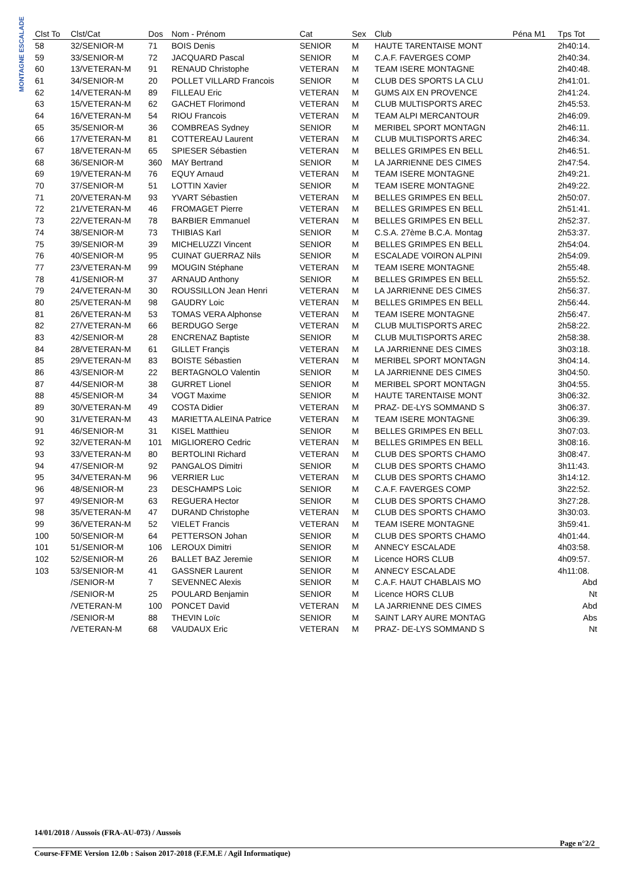MONTAGNE ESCALADE
| Clst To | Clst/Cat | Dos | Nom - Prénom | Cat | Sex | Club | Péna M1 | Tps Tot |
| --- | --- | --- | --- | --- | --- | --- | --- | --- |
| 58 | 32/SENIOR-M | 71 | BOIS Denis | SENIOR | M | HAUTE TARENTAISE MONT | | 2h40:14. |
| 59 | 33/SENIOR-M | 72 | JACQUARD Pascal | SENIOR | M | C.A.F. FAVERGES COMP | | 2h40:34. |
| 60 | 13/VETERAN-M | 91 | RENAUD Christophe | VETERAN | M | TEAM ISERE MONTAGNE | | 2h40:48. |
| 61 | 34/SENIOR-M | 20 | POLLET VILLARD Francois | SENIOR | M | CLUB DES SPORTS LA CLU | | 2h41:01. |
| 62 | 14/VETERAN-M | 89 | FILLEAU Eric | VETERAN | M | GUMS AIX EN PROVENCE | | 2h41:24. |
| 63 | 15/VETERAN-M | 62 | GACHET Florimond | VETERAN | M | CLUB MULTISPORTS AREC | | 2h45:53. |
| 64 | 16/VETERAN-M | 54 | RIOU Francois | VETERAN | M | TEAM ALPI MERCANTOUR | | 2h46:09. |
| 65 | 35/SENIOR-M | 36 | COMBREAS Sydney | SENIOR | M | MERIBEL SPORT MONTAGN | | 2h46:11. |
| 66 | 17/VETERAN-M | 81 | COTTEREAU Laurent | VETERAN | M | CLUB MULTISPORTS AREC | | 2h46:34. |
| 67 | 18/VETERAN-M | 65 | SPIESER Sébastien | VETERAN | M | BELLES GRIMPES EN BELL | | 2h46:51. |
| 68 | 36/SENIOR-M | 360 | MAY Bertrand | SENIOR | M | LA JARRIENNE DES CIMES | | 2h47:54. |
| 69 | 19/VETERAN-M | 76 | EQUY Arnaud | VETERAN | M | TEAM ISERE MONTAGNE | | 2h49:21. |
| 70 | 37/SENIOR-M | 51 | LOTTIN Xavier | SENIOR | M | TEAM ISERE MONTAGNE | | 2h49:22. |
| 71 | 20/VETERAN-M | 93 | YVART Sébastien | VETERAN | M | BELLES GRIMPES EN BELL | | 2h50:07. |
| 72 | 21/VETERAN-M | 46 | FROMAGET Pierre | VETERAN | M | BELLES GRIMPES EN BELL | | 2h51:41. |
| 73 | 22/VETERAN-M | 78 | BARBIER Emmanuel | VETERAN | M | BELLES GRIMPES EN BELL | | 2h52:37. |
| 74 | 38/SENIOR-M | 73 | THIBIAS Karl | SENIOR | M | C.S.A. 27ème B.C.A. Montag | | 2h53:37. |
| 75 | 39/SENIOR-M | 39 | MICHELUZZI Vincent | SENIOR | M | BELLES GRIMPES EN BELL | | 2h54:04. |
| 76 | 40/SENIOR-M | 95 | CUINAT GUERRAZ Nils | SENIOR | M | ESCALADE VOIRON ALPINI | | 2h54:09. |
| 77 | 23/VETERAN-M | 99 | MOUGIN Stéphane | VETERAN | M | TEAM ISERE MONTAGNE | | 2h55:48. |
| 78 | 41/SENIOR-M | 37 | ARNAUD Anthony | SENIOR | M | BELLES GRIMPES EN BELL | | 2h55:52. |
| 79 | 24/VETERAN-M | 30 | ROUSSILLON Jean Henri | VETERAN | M | LA JARRIENNE DES CIMES | | 2h56:37. |
| 80 | 25/VETERAN-M | 98 | GAUDRY Loic | VETERAN | M | BELLES GRIMPES EN BELL | | 2h56:44. |
| 81 | 26/VETERAN-M | 53 | TOMAS VERA Alphonse | VETERAN | M | TEAM ISERE MONTAGNE | | 2h56:47. |
| 82 | 27/VETERAN-M | 66 | BERDUGO Serge | VETERAN | M | CLUB MULTISPORTS AREC | | 2h58:22. |
| 83 | 42/SENIOR-M | 28 | ENCRENAZ Baptiste | SENIOR | M | CLUB MULTISPORTS AREC | | 2h58:38. |
| 84 | 28/VETERAN-M | 61 | GILLET Françis | VETERAN | M | LA JARRIENNE DES CIMES | | 3h03:18. |
| 85 | 29/VETERAN-M | 83 | BOISTE Sébastien | VETERAN | M | MERIBEL SPORT MONTAGN | | 3h04:14. |
| 86 | 43/SENIOR-M | 22 | BERTAGNOLO Valentin | SENIOR | M | LA JARRIENNE DES CIMES | | 3h04:50. |
| 87 | 44/SENIOR-M | 38 | GURRET Lionel | SENIOR | M | MERIBEL SPORT MONTAGN | | 3h04:55. |
| 88 | 45/SENIOR-M | 34 | VOGT Maxime | SENIOR | M | HAUTE TARENTAISE MONT | | 3h06:32. |
| 89 | 30/VETERAN-M | 49 | COSTA Didier | VETERAN | M | PRAZ- DE-LYS SOMMAND S | | 3h06:37. |
| 90 | 31/VETERAN-M | 43 | MARIETTA ALEINA Patrice | VETERAN | M | TEAM ISERE MONTAGNE | | 3h06:39. |
| 91 | 46/SENIOR-M | 31 | KISEL Matthieu | SENIOR | M | BELLES GRIMPES EN BELL | | 3h07:03. |
| 92 | 32/VETERAN-M | 101 | MIGLIORERO Cedric | VETERAN | M | BELLES GRIMPES EN BELL | | 3h08:16. |
| 93 | 33/VETERAN-M | 80 | BERTOLINI Richard | VETERAN | M | CLUB DES SPORTS CHAMO | | 3h08:47. |
| 94 | 47/SENIOR-M | 92 | PANGALOS Dimitri | SENIOR | M | CLUB DES SPORTS CHAMO | | 3h11:43. |
| 95 | 34/VETERAN-M | 96 | VERRIER Luc | VETERAN | M | CLUB DES SPORTS CHAMO | | 3h14:12. |
| 96 | 48/SENIOR-M | 23 | DESCHAMPS Loic | SENIOR | M | C.A.F. FAVERGES COMP | | 3h22:52. |
| 97 | 49/SENIOR-M | 63 | REGUERA Hector | SENIOR | M | CLUB DES SPORTS CHAMO | | 3h27:28. |
| 98 | 35/VETERAN-M | 47 | DURAND Christophe | VETERAN | M | CLUB DES SPORTS CHAMO | | 3h30:03. |
| 99 | 36/VETERAN-M | 52 | VIELET Francis | VETERAN | M | TEAM ISERE MONTAGNE | | 3h59:41. |
| 100 | 50/SENIOR-M | 64 | PETTERSON Johan | SENIOR | M | CLUB DES SPORTS CHAMO | | 4h01:44. |
| 101 | 51/SENIOR-M | 106 | LEROUX Dimitri | SENIOR | M | ANNECY ESCALADE | | 4h03:58. |
| 102 | 52/SENIOR-M | 26 | BALLET BAZ Jeremie | SENIOR | M | Licence HORS CLUB | | 4h09:57. |
| 103 | 53/SENIOR-M | 41 | GASSNER Laurent | SENIOR | M | ANNECY ESCALADE | | 4h11:08. |
| | /SENIOR-M | 7 | SEVENNEC Alexis | SENIOR | M | C.A.F. HAUT CHABLAIS MO | | Abd |
| | /SENIOR-M | 25 | POULARD Benjamin | SENIOR | M | Licence HORS CLUB | | Nt |
| | /VETERAN-M | 100 | PONCET David | VETERAN | M | LA JARRIENNE DES CIMES | | Abd |
| | /SENIOR-M | 88 | THEVIN Loïc | SENIOR | M | SAINT LARY AURE MONTAG | | Abs |
| | /VETERAN-M | 68 | VAUDAUX Eric | VETERAN | M | PRAZ- DE-LYS SOMMAND S | | Nt |
14/01/2018 / Aussois (FRA-AU-073) / Aussois
Page n°2/2
Course-FFME Version 12.0b : Saison 2017-2018 (F.F.M.E / Agil Informatique)